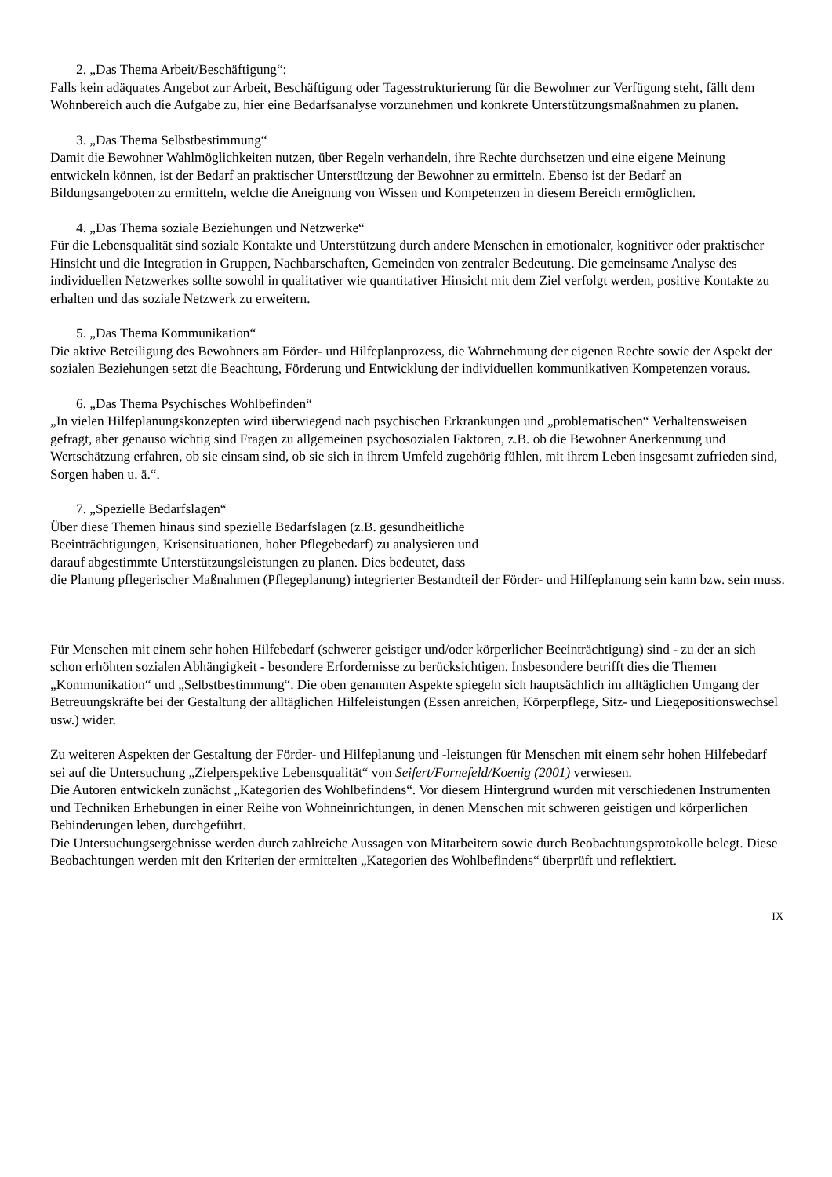2. „Das Thema Arbeit/Beschäftigung“:
Falls kein adäquates Angebot zur Arbeit, Beschäftigung oder Tagesstrukturierung für die Bewohner zur Verfügung steht, fällt dem Wohnbereich auch die Aufgabe zu, hier eine Bedarfsanalyse vorzunehmen und konkrete Unterstützungsmaßnahmen zu planen.
3. „Das Thema Selbstbestimmung“
Damit die Bewohner Wahlmöglichkeiten nutzen, über Regeln verhandeln, ihre Rechte durchsetzen und eine eigene Meinung entwickeln können, ist der Bedarf an praktischer Unterstützung der Bewohner zu ermitteln. Ebenso ist der Bedarf an Bildungsangeboten zu ermitteln, welche die Aneignung von Wissen und Kompetenzen in diesem Bereich ermöglichen.
4. „Das Thema soziale Beziehungen und Netzwerke“
Für die Lebensqualität sind soziale Kontakte und Unterstützung durch andere Menschen in emotionaler, kognitiver oder praktischer Hinsicht und die Integration in Gruppen, Nachbarschaften, Gemeinden von zentraler Bedeutung. Die gemeinsame Analyse des individuellen Netzwerkes sollte sowohl in qualitativer wie quantitativer Hinsicht mit dem Ziel verfolgt werden, positive Kontakte zu erhalten und das soziale Netzwerk zu erweitern.
5. „Das Thema Kommunikation“
Die aktive Beteiligung des Bewohners am Förder- und Hilfeplanprozess, die Wahrnehmung der eigenen Rechte sowie der Aspekt der sozialen Beziehungen setzt die Beachtung, Förderung und Entwicklung der individuellen kommunikativen Kompetenzen voraus.
6. „Das Thema Psychisches Wohlbefinden“
„In vielen Hilfeplanungskonzepten wird überwiegend nach psychischen Erkrankungen und „problematischen“ Verhaltensweisen gefragt, aber genauso wichtig sind Fragen zu allgemeinen psychosozialen Faktoren, z.B. ob die Bewohner Anerkennung und Wertschätzung erfahren, ob sie einsam sind, ob sie sich in ihrem Umfeld zugehörig fühlen, mit ihrem Leben insgesamt zufrieden sind, Sorgen haben u. ä.“.
7. „Spezielle Bedarfslagen“
Über diese Themen hinaus sind spezielle Bedarfslagen (z.B. gesundheitliche
Beeinträchtigungen, Krisensituationen, hoher Pflegebedarf) zu analysieren und
darauf abgestimmte Unterstützungsleistungen zu planen. Dies bedeutet, dass
die Planung pflegerischer Maßnahmen (Pflegeplanung) integrierter Bestandteil der Förder- und Hilfeplanung sein kann bzw. sein muss.
Für Menschen mit einem sehr hohen Hilfebedarf (schwerer geistiger und/oder körperlicher Beeinträchtigung) sind - zu der an sich schon erhöhten sozialen Abhängigkeit - besondere Erfordernisse zu berücksichtigen. Insbesondere betrifft dies die Themen „Kommunikation“ und „Selbstbestimmung“. Die oben genannten Aspekte spiegeln sich hauptsächlich im alltäglichen Umgang der Betreuungskräfte bei der Gestaltung der alltäglichen Hilfeleistungen (Essen anreichen, Körperpflege, Sitz- und Liegepositionswechsel usw.) wider.
Zu weiteren Aspekten der Gestaltung der Förder- und Hilfeplanung und -leistungen für Menschen mit einem sehr hohen Hilfebedarf sei auf die Untersuchung „Zielperspektive Lebensqualität“ von Seifert/Fornefeld/Koenig (2001) verwiesen.
Die Autoren entwickeln zunächst „Kategorien des Wohlbefindens“. Vor diesem Hintergrund wurden mit verschiedenen Instrumenten und Techniken Erhebungen in einer Reihe von Wohneinrichtungen, in denen Menschen mit schweren geistigen und körperlichen Behinderungen leben, durchgeführt.
Die Untersuchungsergebnisse werden durch zahlreiche Aussagen von Mitarbeitern sowie durch Beobachtungsprotokolle belegt. Diese Beobachtungen werden mit den Kriterien der ermittelten „Kategorien des Wohlbefindens“ überprüft und reflektiert.
IX